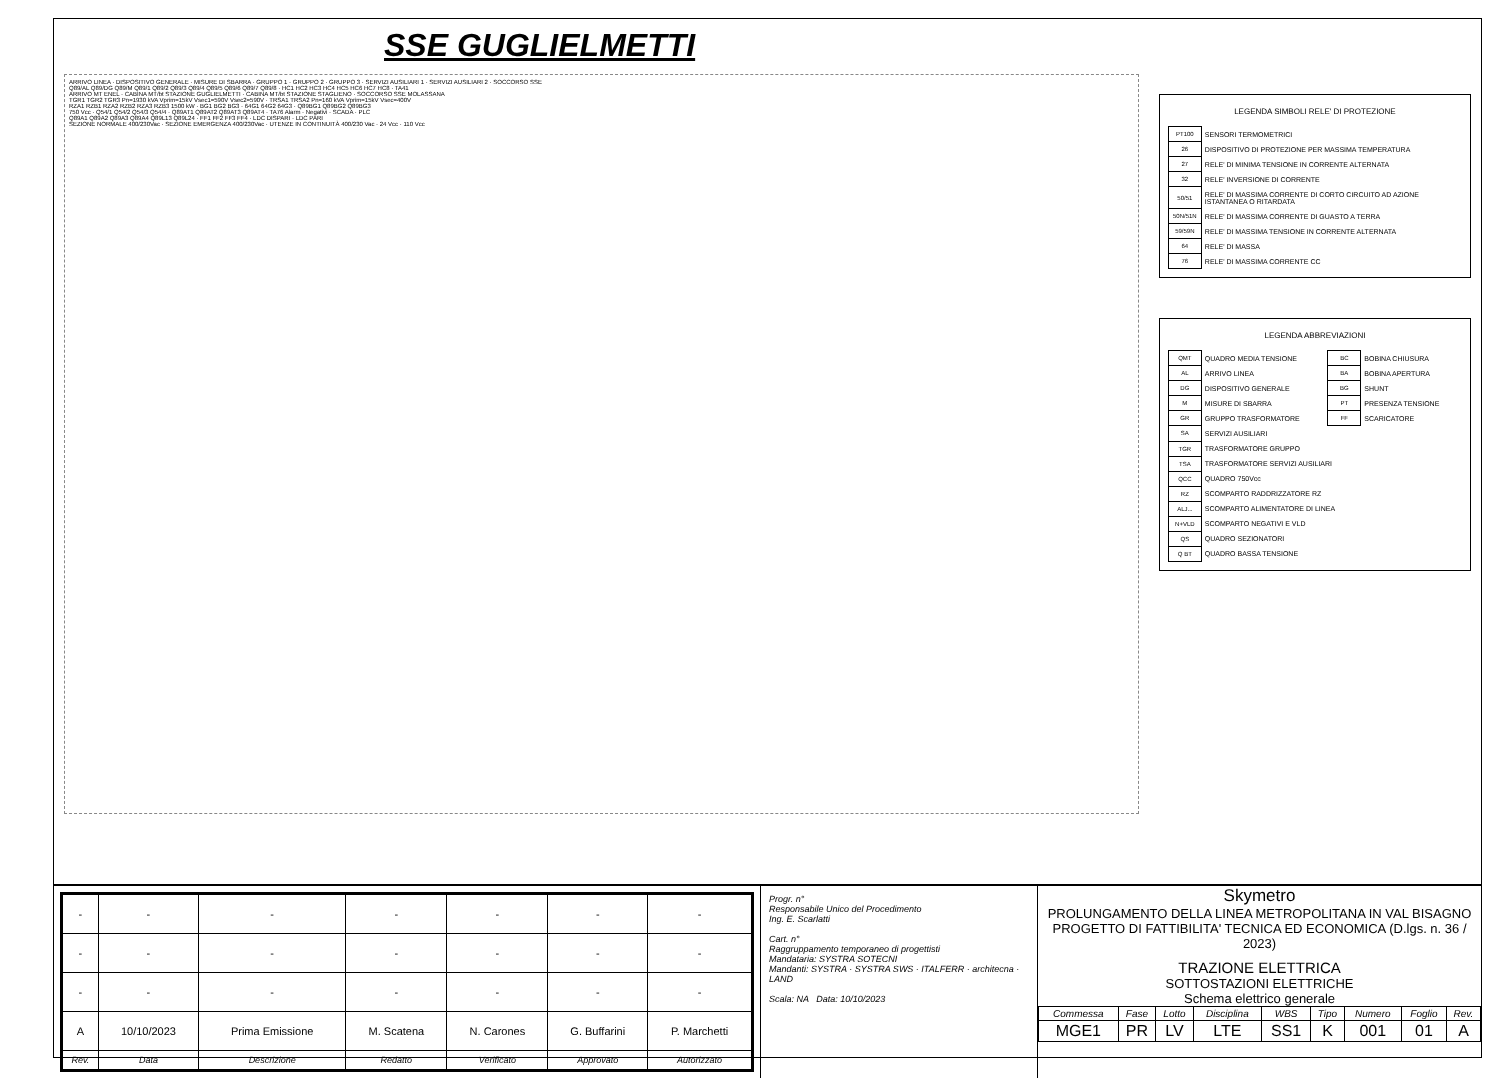SSE GUGLIELMETTI
ARRIVO LINEA · DISPOSITIVO GENERALE · MISURE DI SBARRA · GRUPPO 1 · GRUPPO 2 · GRUPPO 3 · SERVIZI AUSILIARI 1 · SERVIZI AUSILIARI 2 · SOCCORSO SSE
Q89/AL Q89/DG Q89/M Q89/1 Q89/2 Q89/3 Q89/4 Q89/5 Q89/6 Q89/7 Q89/8 · HC1 HC2 HC3 HC4 HC5 HC6 HC7 HC8 · TA41
ARRIVO MT ENEL · CABINA MT/bt STAZIONE GUGLIELMETTI · CABINA MT/bt STAZIONE STAGLIENO · SOCCORSO SSE MOLASSANA
TGR1 TGR2 TGR3 Pn=1930 kVA Vprim=15kV Vsec1=590V Vsec2=590V · TRSA1 TRSA2 Pn=160 kVA Vprim=15kV Vsec=400V
RZA1 RZB1 RZA2 RZB2 RZA3 RZB3 1500 kW · BG1 BG2 BG3 · 64G1 64G2 64G3 · Q89BG1 Q89BG2 Q89BG3
750 Vcc · Q54/1 Q54/2 Q54/3 Q54/4 · Q89AT1 Q89AT2 Q89AT3 Q89AT4 · TA76 Alarm · Negativi · SCADA · PLC
Q89A1 Q89A2 Q89A3 Q89A4 Q89L13 Q89L24 · FF1 FF2 FF3 FF4 · LDC DISPARI · LDC PARI
SEZIONE NORMALE 400/230Vac · SEZIONE EMERGENZA 400/230Vac · UTENZE IN CONTINUITÀ 400/230 Vac · 24 Vcc · 110 Vcc
LEGENDA SIMBOLI RELE' DI PROTEZIONE
| PT100 | SENSORI TERMOMETRICI |
| 26 | DISPOSITIVO DI PROTEZIONE PER MASSIMA TEMPERATURA |
| 27 | RELE' DI MINIMA TENSIONE IN CORRENTE ALTERNATA |
| 32 | RELE' INVERSIONE DI CORRENTE |
| 50/51 | RELE' DI MASSIMA CORRENTE DI CORTO CIRCUITO AD AZIONE ISTANTANEA O RITARDATA |
| 50N/51N | RELE' DI MASSIMA CORRENTE DI GUASTO A TERRA |
| 59/59N | RELE' DI MASSIMA TENSIONE IN CORRENTE ALTERNATA |
| 64 | RELE' DI MASSA |
| 76 | RELE' DI MASSIMA CORRENTE CC |
LEGENDA ABBREVIAZIONI
| QMT | QUADRO MEDIA TENSIONE | BC | BOBINA CHIUSURA |
| AL | ARRIVO LINEA | BA | BOBINA APERTURA |
| DG | DISPOSITIVO GENERALE | BG | SHUNT |
| M | MISURE DI SBARRA | PT | PRESENZA TENSIONE |
| GR | GRUPPO TRASFORMATORE | FF | SCARICATORE |
| SA | SERVIZI AUSILIARI | | |
| TGR | TRASFORMATORE GRUPPO | | |
| TSA | TRASFORMATORE SERVIZI AUSILIARI | | |
| QCC | QUADRO 750Vcc | | |
| RZ | SCOMPARTO RADDRIZZATORE RZ | | |
| ALJ... | SCOMPARTO ALIMENTATORE DI LINEA | | |
| N+VLD | SCOMPARTO NEGATIVI E VLD | | |
| QS | QUADRO SEZIONATORI | | |
| Q BT | QUADRO BASSA TENSIONE | | |
| - | - | - | - | - | - | - |
| - | - | - | - | - | - | - |
| - | - | - | - | - | - | - |
| A | 10/10/2023 | Prima Emissione | M. Scatena | N. Carones | G. Buffarini | P. Marchetti |
| Rev. | Data | Descrizione | Redatto | Verificato | Approvato | Autorizzato |
Progr. n°
Responsabile Unico del Procedimento
Ing. E. Scarlatti
Cart. n°
Raggruppamento temporaneo di progettisti
Mandataria: SYSTRA SOTECNI
Mandanti: SYSTRA · SYSTRA SWS · ITALFERR · architecna · LAND
Scala: NA Data: 10/10/2023
Skymetro
PROLUNGAMENTO DELLA LINEA METROPOLITANA IN VAL BISAGNO
PROGETTO DI FATTIBILITA' TECNICA ED ECONOMICA (D.lgs. n. 36 / 2023)
TRAZIONE ELETTRICA
SOTTOSTAZIONI ELETTRICHE
Schema elettrico generale
| Commessa | Fase | Lotto | Disciplina | WBS | Tipo | Numero | Foglio | Rev. |
| MGE1 | PR | LV | LTE | SS1 | K | 001 | 01 | A |